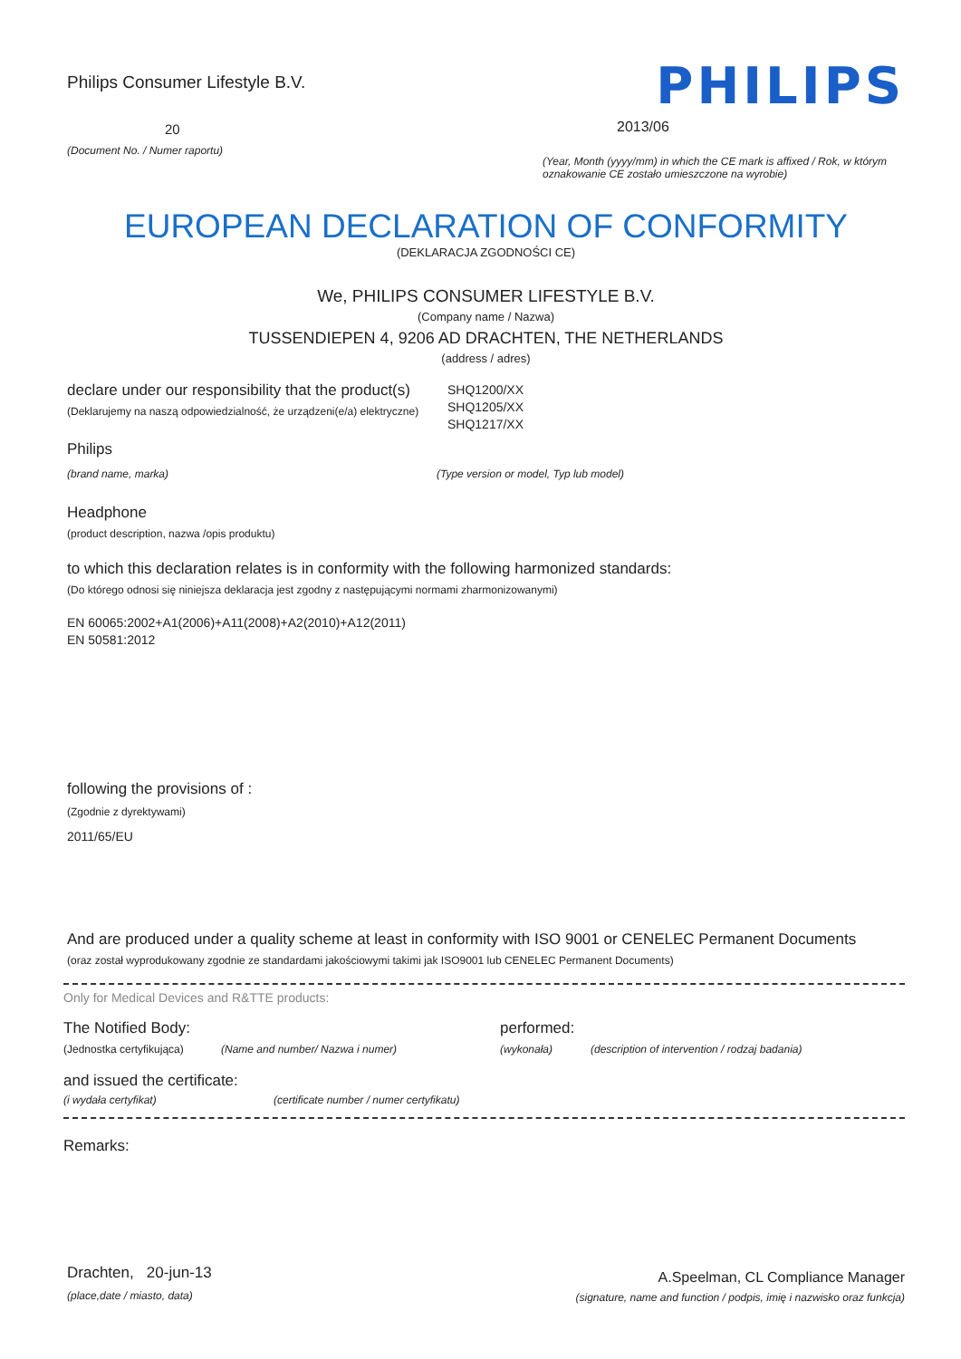Philips Consumer Lifestyle B.V.
20
(Document No. / Numer raportu)
PHILIPS
2013/06
(Year, Month (yyyy/mm) in which the CE mark is affixed / Rok, w którym oznakowanie CE zostało umieszczone na wyrobie)
EUROPEAN DECLARATION OF CONFORMITY
(DEKLARACJA ZGODNOŚCI CE)
We, PHILIPS CONSUMER LIFESTYLE B.V.
(Company name / Nazwa)
TUSSENDIEPEN 4, 9206 AD DRACHTEN, THE NETHERLANDS
(address / adres)
declare under our responsibility that the product(s)
(Deklarujemy na naszą odpowiedzialność, że urządzeni(e/a) elektryczne)
SHQ1200/XX
SHQ1205/XX
SHQ1217/XX
Philips
(brand name, marka) (Type version or model, Typ lub model)
Headphone
(product description, nazwa /opis produktu)
to which this declaration relates is in conformity with the following harmonized standards:
(Do którego odnosi się niniejsza deklaracja jest zgodny z następującymi normami zharmonizowanymi)
EN 60065:2002+A1(2006)+A11(2008)+A2(2010)+A12(2011)
EN 50581:2012
following the provisions of :
(Zgodnie z dyrektywami)
2011/65/EU
And are produced under a quality scheme at least in conformity with ISO 9001 or CENELEC Permanent Documents
(oraz został wyprodukowany zgodnie ze standardami jakościowymi takimi jak ISO9001 lub CENELEC Permanent Documents)
Only for Medical Devices and R&TTE products:
The Notified Body: performed:
(Jednostka certyfikująca) (Name and number/ Nazwa i numer) (wykonała) (description of intervention / rodzaj badania)
and issued the certificate:
(i wydała certyfikat) (certificate number / numer certyfikatu)
Remarks:
Drachten, 20-jun-13
(place,date / miasto, data)
A.Speelman, CL Compliance Manager
(signature, name and function / podpis, imię i nazwisko oraz funkcja)